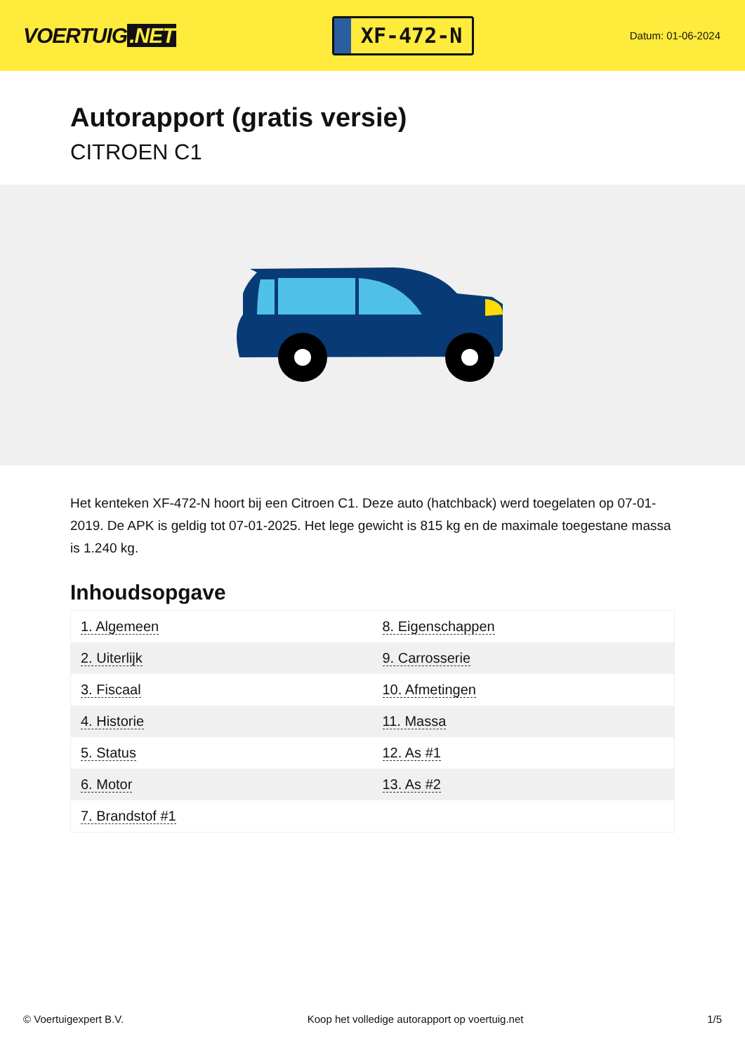VOERTUIG.NET
XF-472-N
Datum: 01-06-2024
Autorapport (gratis versie)
CITROEN C1
Het kenteken XF-472-N hoort bij een Citroen C1. Deze auto (hatchback) werd toegelaten op 07-01-2019. De APK is geldig tot 07-01-2025. Het lege gewicht is 815 kg en de maximale toegestane massa is 1.240 kg.
Inhoudsopgave
| 1. Algemeen | 8. Eigenschappen |
| 2. Uiterlijk | 9. Carrosserie |
| 3. Fiscaal | 10. Afmetingen |
| 4. Historie | 11. Massa |
| 5. Status | 12. As #1 |
| 6. Motor | 13. As #2 |
| 7. Brandstof #1 | |
© Voertuigexpert B.V. Koop het volledige autorapport op voertuig.net 1/5